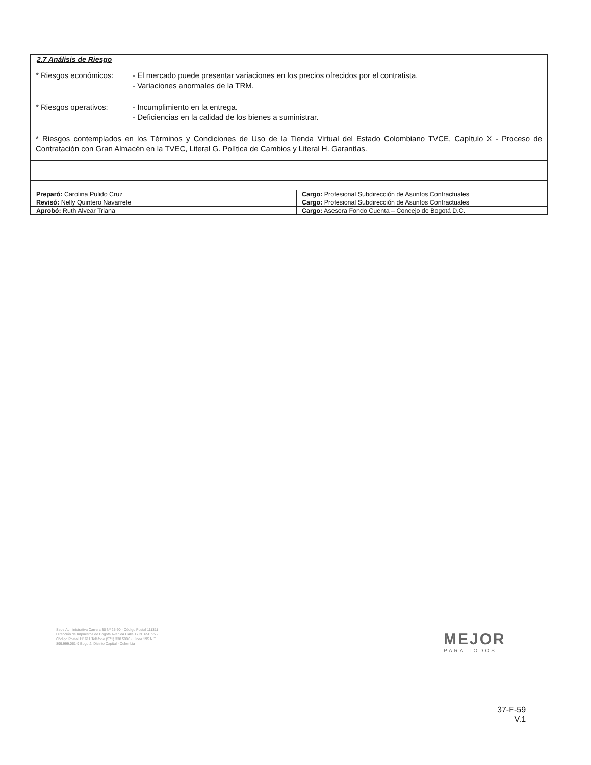2.7 Análisis de Riesgo
* Riesgos económicos: - El mercado puede presentar variaciones en los precios ofrecidos por el contratista.
- Variaciones anormales de la TRM.
* Riesgos operativos: - Incumplimiento en la entrega.
- Deficiencias en la calidad de los bienes a suministrar.
* Riesgos contemplados en los Términos y Condiciones de Uso de la Tienda Virtual del Estado Colombiano TVCE, Capítulo X - Proceso de Contratación con Gran Almacén en la TVEC, Literal G. Política de Cambios y Literal H. Garantías.
| Preparó: Carolina Pulido Cruz | Cargo: Profesional Subdirección de Asuntos Contractuales |
| Revisó: Nelly Quintero Navarrete | Cargo: Profesional Subdirección de Asuntos Contractuales |
| Aprobó: Ruth Alvear Triana | Cargo: Asesora Fondo Cuenta – Concejo de Bogotá D.C. |
Sede Administrativa Carrera 30 Nº 25-90 - Código Postal 111311 Dirección de Impuestos de Bogotá Avenida Calle 17 Nº 65B 95 - Código Postal 111611 Teléfono (571) 338 5000 • Línea 195 NIT 899.999.061-9 Bogotá, Distrito Capital - Colombia
MEJOR
PARA TODOS
37-F-59
V.1